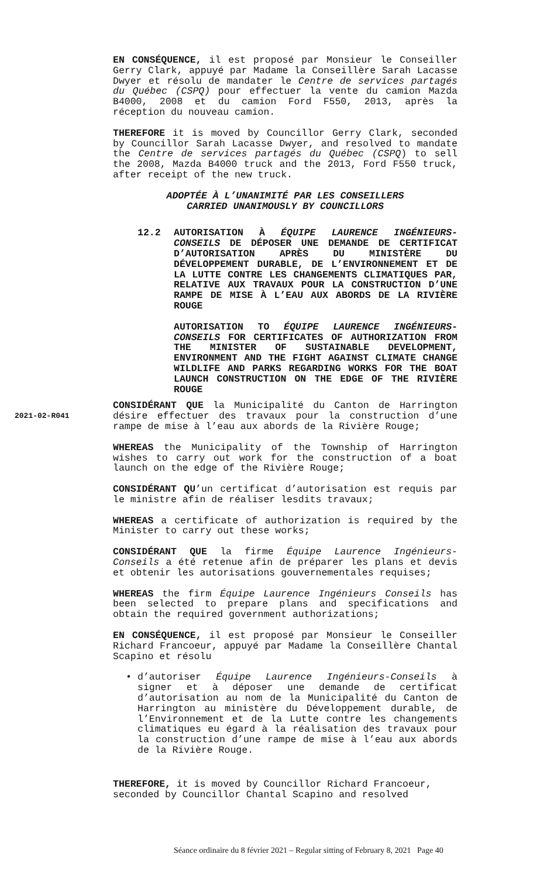2021-02-R041
EN CONSÉQUENCE, il est proposé par Monsieur le Conseiller Gerry Clark, appuyé par Madame la Conseillère Sarah Lacasse Dwyer et résolu de mandater le Centre de services partagés du Québec (CSPQ) pour effectuer la vente du camion Mazda B4000, 2008 et du camion Ford F550, 2013, après la réception du nouveau camion.
THEREFORE it is moved by Councillor Gerry Clark, seconded by Councillor Sarah Lacasse Dwyer, and resolved to mandate the Centre de services partagés du Québec (CSPQ) to sell the 2008, Mazda B4000 truck and the 2013, Ford F550 truck, after receipt of the new truck.
ADOPTÉE À L’UNANIMITÉ PAR LES CONSEILLERS
CARRIED UNANIMOUSLY BY COUNCILLORS
12.2 AUTORISATION À ÉQUIPE LAURENCE INGÉNIEURS-CONSEILS DE DÉPOSER UNE DEMANDE DE CERTIFICAT D’AUTORISATION APRÈS DU MINISTÈRE DU DÉVELOPPEMENT DURABLE, DE L’ENVIRONNEMENT ET DE LA LUTTE CONTRE LES CHANGEMENTS CLIMATIQUES PAR, RELATIVE AUX TRAVAUX POUR LA CONSTRUCTION D’UNE RAMPE DE MISE À L’EAU AUX ABORDS DE LA RIVIÈRE ROUGE
AUTORISATION TO ÉQUIPE LAURENCE INGÉNIEURS-CONSEILS FOR CERTIFICATES OF AUTHORIZATION FROM THE MINISTER OF SUSTAINABLE DEVELOPMENT, ENVIRONMENT AND THE FIGHT AGAINST CLIMATE CHANGE WILDLIFE AND PARKS REGARDING WORKS FOR THE BOAT LAUNCH CONSTRUCTION ON THE EDGE OF THE RIVIÈRE ROUGE
CONSIDÉRANT QUE la Municipalité du Canton de Harrington désire effectuer des travaux pour la construction d’une rampe de mise à l’eau aux abords de la Rivière Rouge;
WHEREAS the Municipality of the Township of Harrington wishes to carry out work for the construction of a boat launch on the edge of the Rivière Rouge;
CONSIDÉRANT QU’un certificat d’autorisation est requis par le ministre afin de réaliser lesdits travaux;
WHEREAS a certificate of authorization is required by the Minister to carry out these works;
CONSIDÉRANT QUE la firme Équipe Laurence Ingénieurs-Conseils a été retenue afin de préparer les plans et devis et obtenir les autorisations gouvernementales requises;
WHEREAS the firm Équipe Laurence Ingénieurs Conseils has been selected to prepare plans and specifications and obtain the required government authorizations;
EN CONSÉQUENCE, il est proposé par Monsieur le Conseiller Richard Francoeur, appuyé par Madame la Conseillère Chantal Scapino et résolu
• d’autoriser Équipe Laurence Ingénieurs-Conseils à signer et à déposer une demande de certificat d’autorisation au nom de la Municipalité du Canton de Harrington au ministère du Développement durable, de l’Environnement et de la Lutte contre les changements climatiques eu égard à la réalisation des travaux pour la construction d’une rampe de mise à l’eau aux abords de la Rivière Rouge.
THEREFORE, it is moved by Councillor Richard Francoeur, seconded by Councillor Chantal Scapino and resolved
Séance ordinaire du 8 février 2021 – Regular sitting of February 8, 2021 Page 40